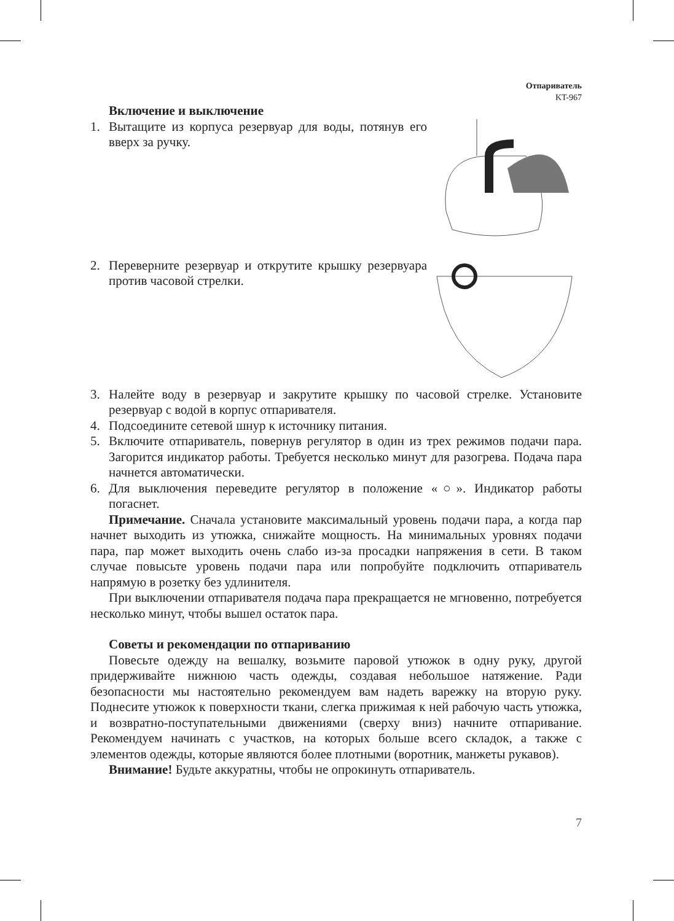Отпариватель
KT-967
Включение и выключение
1. Вытащите из корпуса резервуар для воды, потянув его вверх за ручку.
2. Переверните резервуар и открутите крышку резервуара против часовой стрелки.
3. Налейте воду в резервуар и закрутите крышку по часовой стрелке. Установите резервуар с водой в корпус отпаривателя.
4. Подсоедините сетевой шнур к источнику питания.
5. Включите отпариватель, повернув регулятор в один из трех режимов подачи пара. Загорится индикатор работы. Требуется несколько минут для разогрева. Подача пара начнется автоматически.
6. Для выключения переведите регулятор в положение «○». Индикатор работы погаснет.
Примечание. Сначала установите максимальный уровень подачи пара, а когда пар начнет выходить из утюжка, снижайте мощность. На минимальных уровнях подачи пара, пар может выходить очень слабо из-за просадки напряжения в сети. В таком случае повысьте уровень подачи пара или попробуйте подключить отпариватель напрямую в розетку без удлинителя.
При выключении отпаривателя подача пара прекращается не мгновенно, потребуется несколько минут, чтобы вышел остаток пара.
Советы и рекомендации по отпариванию
Повесьте одежду на вешалку, возьмите паровой утюжок в одну руку, другой придерживайте нижнюю часть одежды, создавая небольшое натяжение. Ради безопасности мы настоятельно рекомендуем вам надеть варежку на вторую руку. Поднесите утюжок к поверхности ткани, слегка прижимая к ней рабочую часть утюжка, и возвратно-поступательными движениями (сверху вниз) начните отпаривание. Рекомендуем начинать с участков, на которых больше всего складок, а также с элементов одежды, которые являются более плотными (воротник, манжеты рукавов).
Внимание! Будьте аккуратны, чтобы не опрокинуть отпариватель.
7